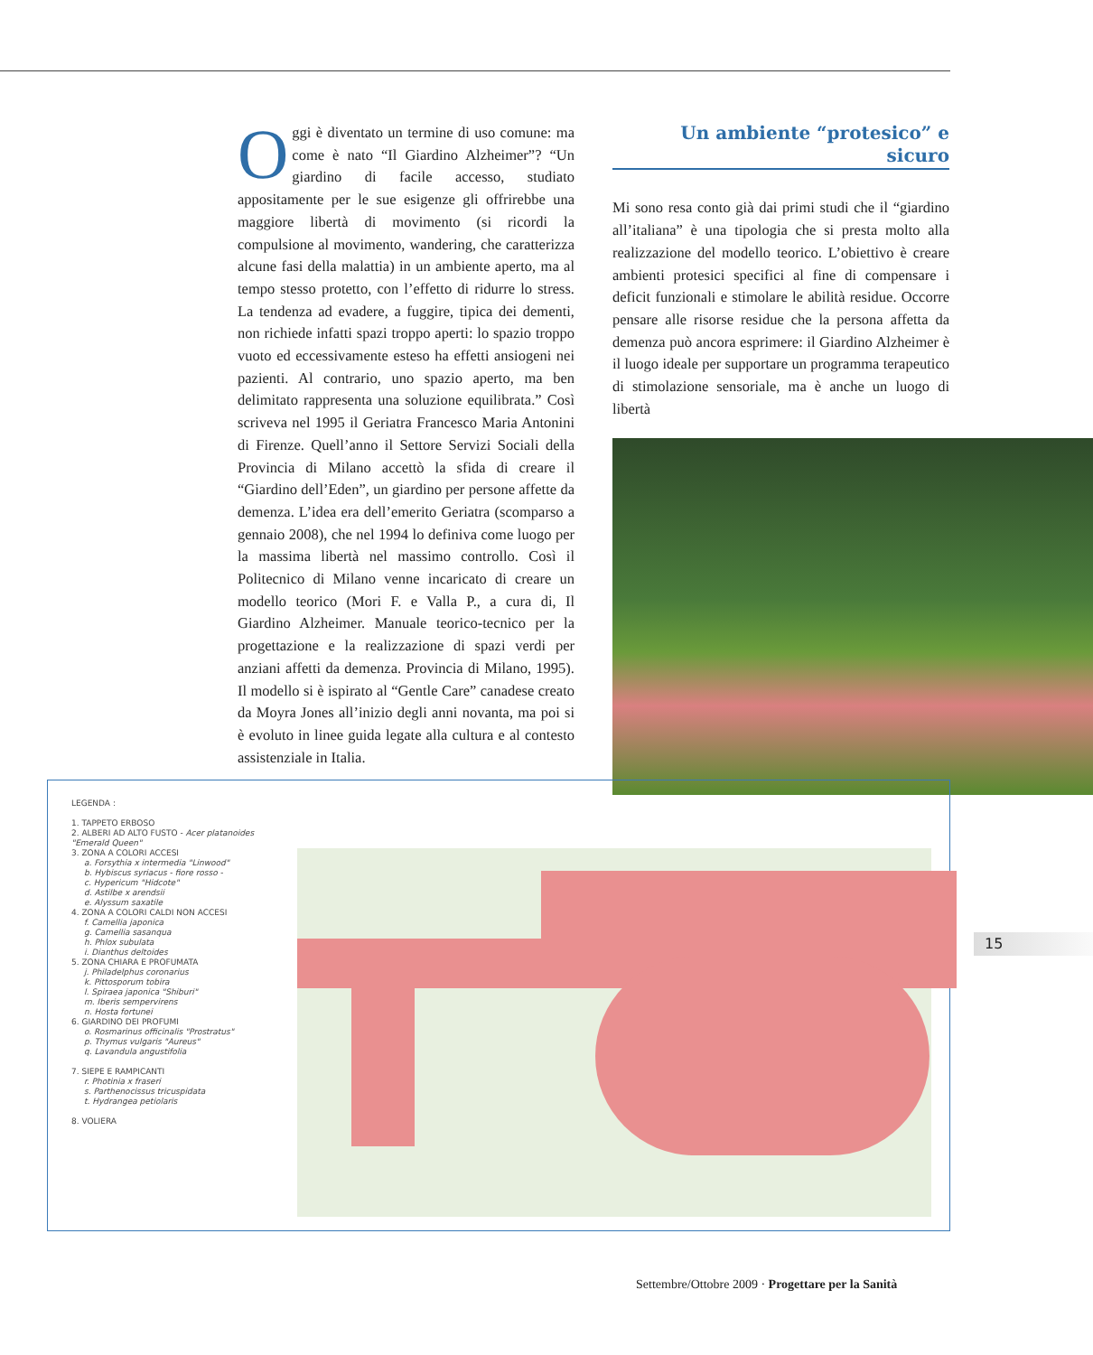Oggi è diventato un termine di uso comune: ma come è nato “Il Giardino Alzheimer”? “Un giardino di facile accesso, studiato appositamente per le sue esigenze gli offrirebbe una maggiore libertà di movimento (si ricordi la compulsione al movimento, wandering, che caratterizza alcune fasi della malattia) in un ambiente aperto, ma al tempo stesso protetto, con l’effetto di ridurre lo stress. La tendenza ad evadere, a fuggire, tipica dei dementi, non richiede infatti spazi troppo aperti: lo spazio troppo vuoto ed eccessivamente esteso ha effetti ansiogeni nei pazienti. Al contrario, uno spazio aperto, ma ben delimitato rappresenta una soluzione equilibrata.” Così scriveva nel 1995 il Geriatra Francesco Maria Antonini di Firenze. Quell’anno il Settore Servizi Sociali della Provincia di Milano accettò la sfida di creare il “Giardino dell’Eden”, un giardino per persone affette da demenza. L’idea era dell’emerito Geriatra (scomparso a gennaio 2008), che nel 1994 lo definiva come luogo per la massima libertà nel massimo controllo. Così il Politecnico di Milano venne incaricato di creare un modello teorico (Mori F. e Valla P., a cura di, Il Giardino Alzheimer. Manuale teorico-tecnico per la progettazione e la realizzazione di spazi verdi per anziani affetti da demenza. Provincia di Milano, 1995). Il modello si è ispirato al “Gentle Care” canadese creato da Moyra Jones all’inizio degli anni novanta, ma poi si è evoluto in linee guida legate alla cultura e al contesto assistenziale in Italia.
Un ambiente “protesico” e sicuro
Mi sono resa conto già dai primi studi che il “giardino all’italiana” è una tipologia che si presta molto alla realizzazione del modello teorico. L’obiettivo è creare ambienti protesici specifici al fine di compensare i deficit funzionali e stimolare le abilità residue. Occorre pensare alle risorse residue che la persona affetta da demenza può ancora esprimere: il Giardino Alzheimer è il luogo ideale per supportare un programma terapeutico di stimolazione sensoriale, ma è anche un luogo di libertà
LEGENDA :
1. TAPPETO ERBOSO
2. ALBERI AD ALTO FUSTO - Acer platanoides "Emerald Queen"
3. ZONA A COLORI ACCESI
a. Forsythia x intermedia "Linwood"
b. Hybiscus syriacus - fiore rosso -
c. Hypericum "Hidcote"
d. Astilbe x arendsii
e. Alyssum saxatile
4. ZONA A COLORI CALDI NON ACCESI
f. Camellia japonica
g. Camellia sasanqua
h. Phlox subulata
i. Dianthus deltoides
5. ZONA CHIARA E PROFUMATA
j. Philadelphus coronarius
k. Pittosporum tobira
l. Spiraea japonica "Shiburi"
m. Iberis sempervirens
n. Hosta fortunei
6. GIARDINO DEI PROFUMI
o. Rosmarinus officinalis "Prostratus"
p. Thymus vulgaris "Aureus"
q. Lavandula angustifolia
7. SIEPE E RAMPICANTI
r. Photinia x fraseri
s. Parthenocissus tricuspidata
t. Hydrangea petiolaris
8. VOLIERA
15
Settembre/Ottobre 2009 · Progettare per la Sanità